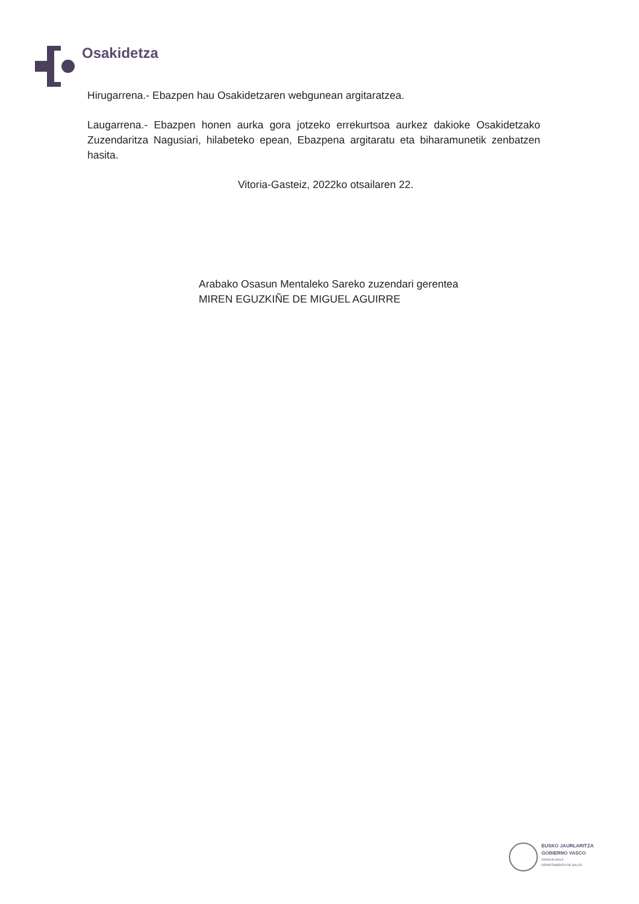Osakidetza
Hirugarrena.- Ebazpen hau Osakidetzaren webgunean argitaratzea.
Laugarrena.- Ebazpen honen aurka gora jotzeko errekurtsoa aurkez dakioke Osakidetzako Zuzendaritza Nagusiari, hilabeteko epean, Ebazpena argitaratu eta biharamunetik zenbatzen hasita.
Vitoria-Gasteiz, 2022ko otsailaren 22.
Arabako Osasun Mentaleko Sareko zuzendari gerentea
MIREN EGUZKIÑE DE MIGUEL AGUIRRE
EUSKO JAURLARITZA
GOBIERNO VASCO
OSASUN SAILA
DEPARTAMENTO DE SALUD